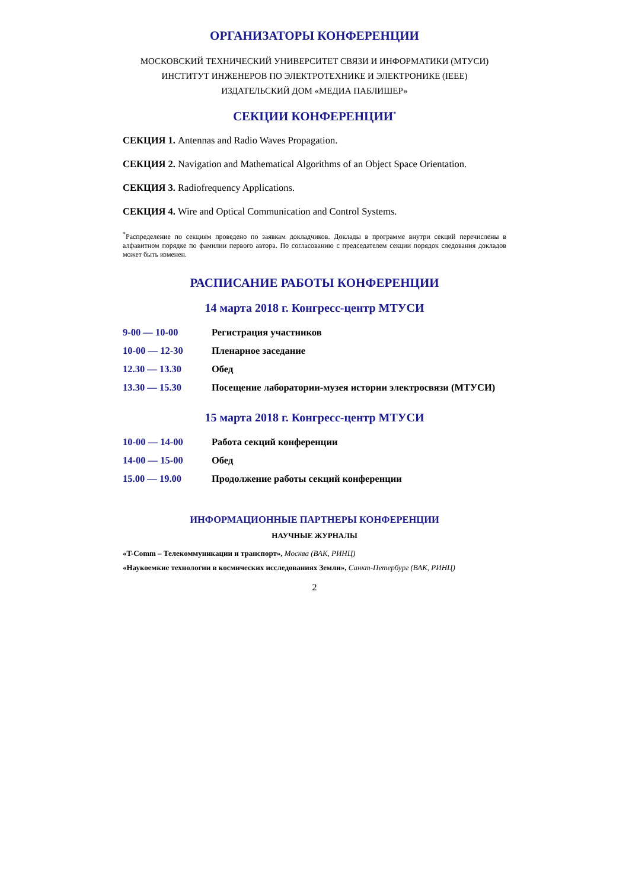ОРГАНИЗАТОРЫ КОНФЕРЕНЦИИ
МОСКОВСКИЙ ТЕХНИЧЕСКИЙ УНИВЕРСИТЕТ СВЯЗИ И ИНФОРМАТИКИ (МТУСИ)
ИНСТИТУТ ИНЖЕНЕРОВ ПО ЭЛЕКТРОТЕХНИКЕ И ЭЛЕКТРОНИКЕ (IEEE)
ИЗДАТЕЛЬСКИЙ ДОМ «МЕДИА ПАБЛИШЕР»
СЕКЦИИ КОНФЕРЕНЦИИ<sup>*</sup>
СЕКЦИЯ 1. Antennas and Radio Waves Propagation.
СЕКЦИЯ 2. Navigation and Mathematical Algorithms of an Object Space Orientation.
СЕКЦИЯ 3. Radiofrequency Applications.
СЕКЦИЯ 4. Wire and Optical Communication and Control Systems.
<sup>*</sup> Распределение по секциям проведено по заявкам докладчиков. Доклады в программе внутри секций перечислены в алфавитном порядке по фамилии первого автора. По согласованию с председателем секции порядок следования докладов может быть изменен.
РАСПИСАНИЕ РАБОТЫ КОНФЕРЕНЦИИ
14 марта 2018 г. Конгресс-центр МТУСИ
| 9-00 — 10-00 | Регистрация участников |
| 10-00 — 12-30 | Пленарное заседание |
| 12.30 — 13.30 | Обед |
| 13.30 — 15.30 | Посещение лаборатории-музея истории электросвязи (МТУСИ) |
15 марта 2018 г. Конгресс-центр МТУСИ
| 10-00 — 14-00 | Работа секций конференции |
| 14-00 — 15-00 | Обед |
| 15.00 — 19.00 | Продолжение работы секций конференции |
ИНФОРМАЦИОННЫЕ ПАРТНЕРЫ КОНФЕРЕНЦИИ
НАУЧНЫЕ ЖУРНАЛЫ
«T-Comm – Телекоммуникации и транспорт», Москва (ВАК, РИНЦ)
«Наукоемкие технологии в космических исследованиях Земли», Санкт-Петербург (ВАК, РИНЦ)
2